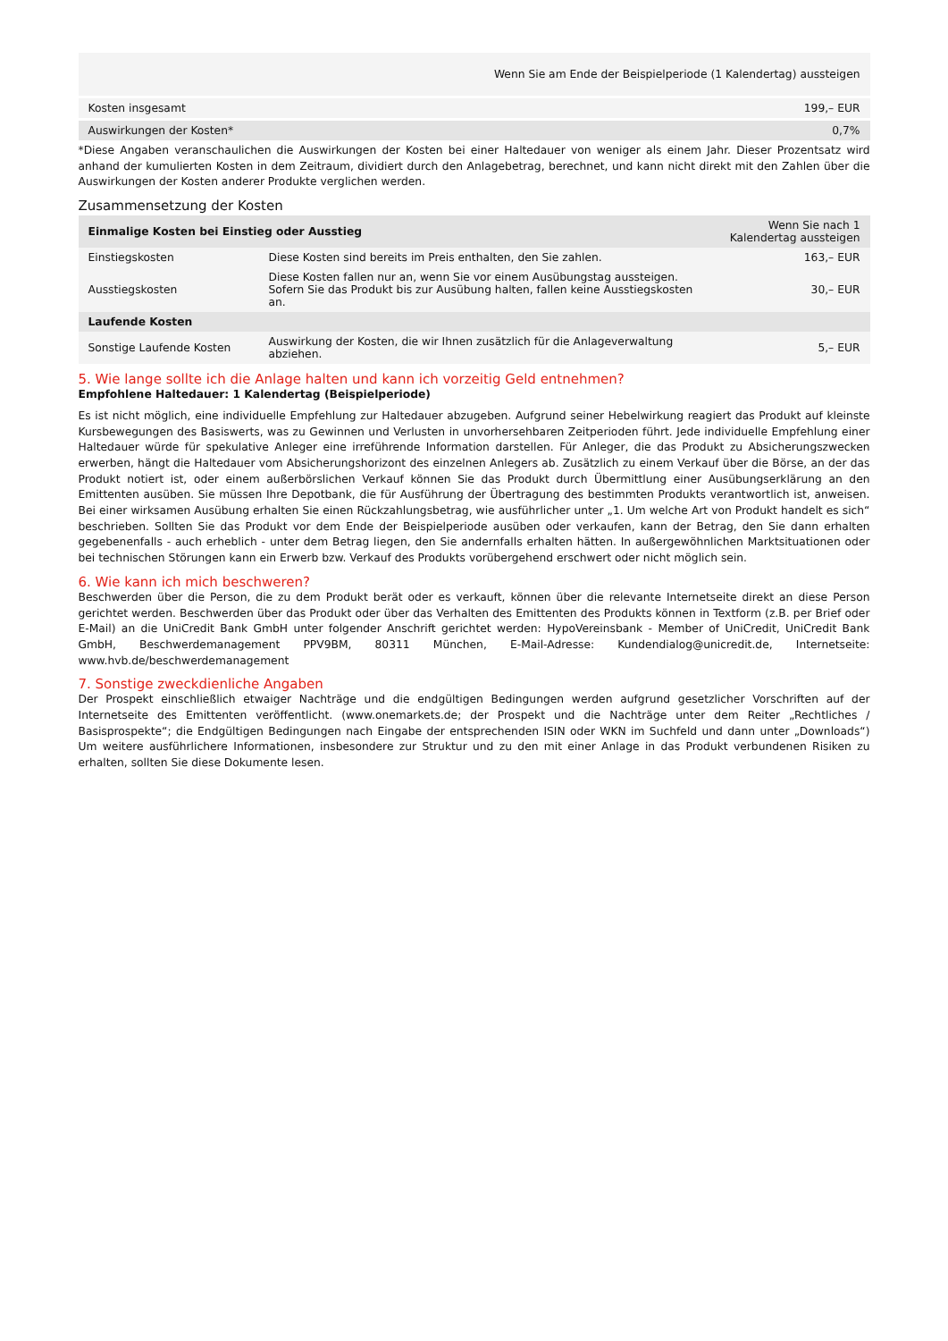| | Wenn Sie am Ende der Beispielperiode (1 Kalendertag) aussteigen |
| --- | --- |
| Kosten insgesamt | 199,– EUR |
| Auswirkungen der Kosten* | 0,7% |
*Diese Angaben veranschaulichen die Auswirkungen der Kosten bei einer Haltedauer von weniger als einem Jahr. Dieser Prozentsatz wird anhand der kumulierten Kosten in dem Zeitraum, dividiert durch den Anlagebetrag, berechnet, und kann nicht direkt mit den Zahlen über die Auswirkungen der Kosten anderer Produkte verglichen werden.
Zusammensetzung der Kosten
| Einmalige Kosten bei Einstieg oder Ausstieg | | Wenn Sie nach 1 Kalendertag aussteigen |
| --- | --- | --- |
| Einstiegskosten | Diese Kosten sind bereits im Preis enthalten, den Sie zahlen. | 163,– EUR |
| Ausstiegskosten | Diese Kosten fallen nur an, wenn Sie vor einem Ausübungstag aussteigen. Sofern Sie das Produkt bis zur Ausübung halten, fallen keine Ausstiegskosten an. | 30,– EUR |
| Laufende Kosten | | |
| Sonstige Laufende Kosten | Auswirkung der Kosten, die wir Ihnen zusätzlich für die Anlageverwaltung abziehen. | 5,– EUR |
5. Wie lange sollte ich die Anlage halten und kann ich vorzeitig Geld entnehmen?
Empfohlene Haltedauer: 1 Kalendertag (Beispielperiode)
Es ist nicht möglich, eine individuelle Empfehlung zur Haltedauer abzugeben. Aufgrund seiner Hebelwirkung reagiert das Produkt auf kleinste Kursbewegungen des Basiswerts, was zu Gewinnen und Verlusten in unvorhersehbaren Zeitperioden führt. Jede individuelle Empfehlung einer Haltedauer würde für spekulative Anleger eine irreführende Information darstellen. Für Anleger, die das Produkt zu Absicherungszwecken erwerben, hängt die Haltedauer vom Absicherungshorizont des einzelnen Anlegers ab. Zusätzlich zu einem Verkauf über die Börse, an der das Produkt notiert ist, oder einem außerbörslichen Verkauf können Sie das Produkt durch Übermittlung einer Ausübungserklärung an den Emittenten ausüben. Sie müssen Ihre Depotbank, die für Ausführung der Übertragung des bestimmten Produkts verantwortlich ist, anweisen. Bei einer wirksamen Ausübung erhalten Sie einen Rückzahlungsbetrag, wie ausführlicher unter „1. Um welche Art von Produkt handelt es sich“ beschrieben. Sollten Sie das Produkt vor dem Ende der Beispielperiode ausüben oder verkaufen, kann der Betrag, den Sie dann erhalten gegebenenfalls - auch erheblich - unter dem Betrag liegen, den Sie andernfalls erhalten hätten. In außergewöhnlichen Marktsituationen oder bei technischen Störungen kann ein Erwerb bzw. Verkauf des Produkts vorübergehend erschwert oder nicht möglich sein.
6. Wie kann ich mich beschweren?
Beschwerden über die Person, die zu dem Produkt berät oder es verkauft, können über die relevante Internetseite direkt an diese Person gerichtet werden. Beschwerden über das Produkt oder über das Verhalten des Emittenten des Produkts können in Textform (z.B. per Brief oder E-Mail) an die UniCredit Bank GmbH unter folgender Anschrift gerichtet werden: HypoVereinsbank - Member of UniCredit, UniCredit Bank GmbH, Beschwerdemanagement PPV9BM, 80311 München, E-Mail-Adresse: Kundendialog@unicredit.de, Internetseite: www.hvb.de/beschwerdemanagement
7. Sonstige zweckdienliche Angaben
Der Prospekt einschließlich etwaiger Nachträge und die endgültigen Bedingungen werden aufgrund gesetzlicher Vorschriften auf der Internetseite des Emittenten veröffentlicht. (www.onemarkets.de; der Prospekt und die Nachträge unter dem Reiter „Rechtliches / Basisprospekte“; die Endgültigen Bedingungen nach Eingabe der entsprechenden ISIN oder WKN im Suchfeld und dann unter „Downloads“) Um weitere ausführlichere Informationen, insbesondere zur Struktur und zu den mit einer Anlage in das Produkt verbundenen Risiken zu erhalten, sollten Sie diese Dokumente lesen.